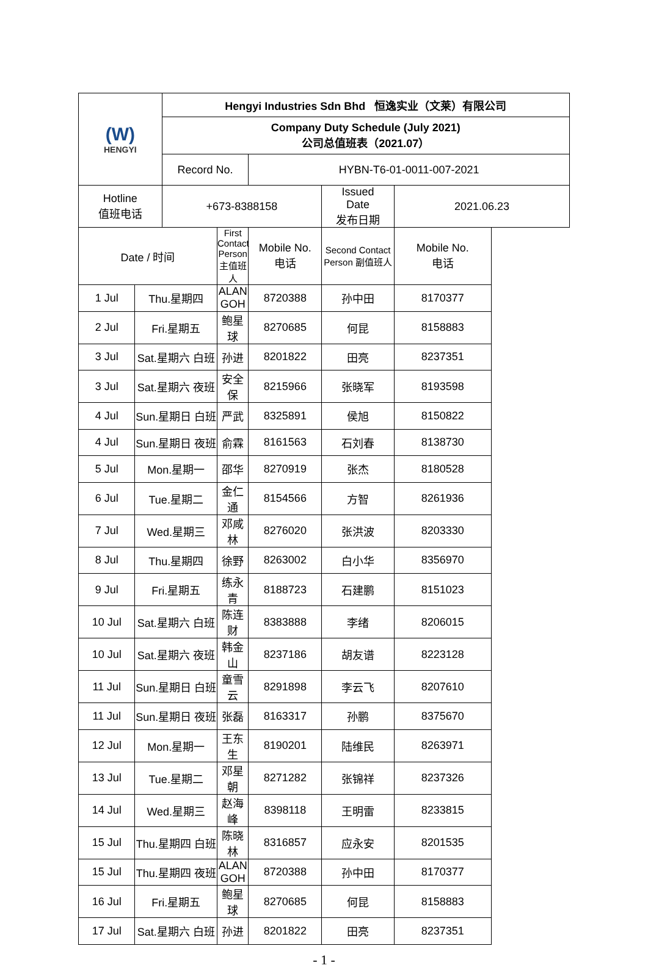| (W) HENGYI | | Hengyi Industries Sdn Bhd 恒逸实业（文莱）有限公司 | | | | | |
| | | Company Duty Schedule (July 2021) 公司总值班表（2021.07） | | | | | |
| | | Record No. | | HYBN-T6-01-0011-007-2021 | | | |
| Hotline 值班电话 | | +673-8388158 | | | Issued Date 发布日期 | 2021.06.23 | |
| Date / 时间 | | | First Contact Person 主值班人 | Mobile No. 电话 | Second Contact Person 副值班人 | Mobile No. 电话 | |
| 1 Jul | Thu.星期四 | | ALAN GOH | 8720388 | 孙中田 | 8170377 | |
| 2 Jul | Fri.星期五 | | 鲍星球 | 8270685 | 何昆 | 8158883 | |
| 3 Jul | Sat.星期六 白班 | | 孙进 | 8201822 | 田亮 | 8237351 | |
| 3 Jul | Sat.星期六 夜班 | | 安全保 | 8215966 | 张晓军 | 8193598 | |
| 4 Jul | Sun.星期日 白班 | | 严武 | 8325891 | 侯旭 | 8150822 | |
| 4 Jul | Sun.星期日 夜班 | | 俞霖 | 8161563 | 石刘春 | 8138730 | |
| 5 Jul | Mon.星期一 | | 邵华 | 8270919 | 张杰 | 8180528 | |
| 6 Jul | Tue.星期二 | | 金仁通 | 8154566 | 方智 | 8261936 | |
| 7 Jul | Wed.星期三 | | 邓咸林 | 8276020 | 张洪波 | 8203330 | |
| 8 Jul | Thu.星期四 | | 徐野 | 8263002 | 白小华 | 8356970 | |
| 9 Jul | Fri.星期五 | | 练永青 | 8188723 | 石建鹏 | 8151023 | |
| 10 Jul | Sat.星期六 白班 | | 陈连财 | 8383888 | 李绪 | 8206015 | |
| 10 Jul | Sat.星期六 夜班 | | 韩金山 | 8237186 | 胡友谱 | 8223128 | |
| 11 Jul | Sun.星期日 白班 | | 童雪云 | 8291898 | 李云飞 | 8207610 | |
| 11 Jul | Sun.星期日 夜班 | | 张磊 | 8163317 | 孙鹏 | 8375670 | |
| 12 Jul | Mon.星期一 | | 王东生 | 8190201 | 陆维民 | 8263971 | |
| 13 Jul | Tue.星期二 | | 邓星朝 | 8271282 | 张锦祥 | 8237326 | |
| 14 Jul | Wed.星期三 | | 赵海峰 | 8398118 | 王明雷 | 8233815 | |
| 15 Jul | Thu.星期四 白班 | | 陈晓林 | 8316857 | 应永安 | 8201535 | |
| 15 Jul | Thu.星期四 夜班 | | ALAN GOH | 8720388 | 孙中田 | 8170377 | |
| 16 Jul | Fri.星期五 | | 鲍星球 | 8270685 | 何昆 | 8158883 | |
| 17 Jul | Sat.星期六 白班 | | 孙进 | 8201822 | 田亮 | 8237351 | |
- 1 -